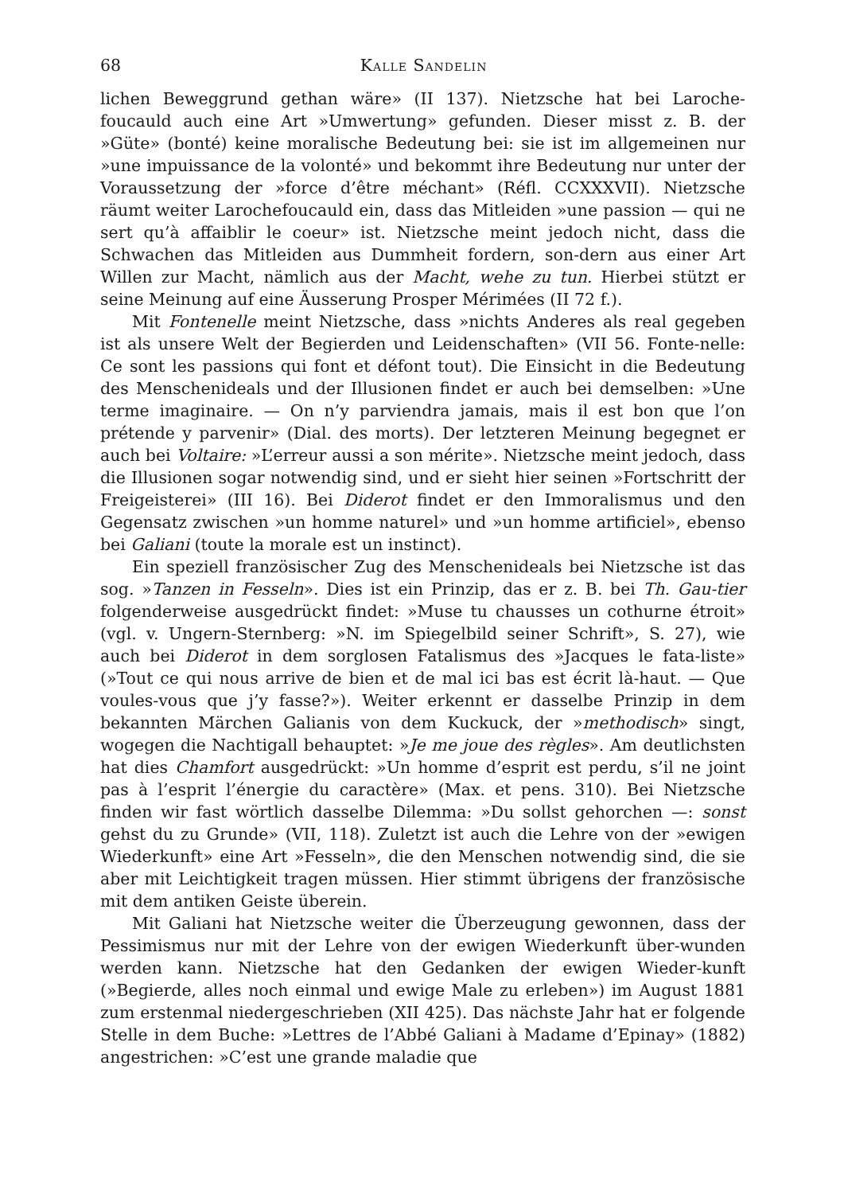68 Kalle Sandelin
lichen Beweggrund gethan wäre» (II 137). Nietzsche hat bei Laroche-foucauld auch eine Art »Umwertung» gefunden. Dieser misst z. B. der »Güte» (bonté) keine moralische Bedeutung bei: sie ist im allgemeinen nur »une impuissance de la volonté» und bekommt ihre Bedeutung nur unter der Voraussetzung der »force d’être méchant» (Réfl. CCXXXVII). Nietzsche räumt weiter Larochefoucauld ein, dass das Mitleiden »une passion — qui ne sert qu’à affaiblir le coeur» ist. Nietzsche meint jedoch nicht, dass die Schwachen das Mitleiden aus Dummheit fordern, son-dern aus einer Art Willen zur Macht, nämlich aus der Macht, wehe zu tun. Hierbei stützt er seine Meinung auf eine Äusserung Prosper Mérimées (II 72 f.).
Mit Fontenelle meint Nietzsche, dass »nichts Anderes als real gegeben ist als unsere Welt der Begierden und Leidenschaften» (VII 56. Fonte-nelle: Ce sont les passions qui font et défont tout). Die Einsicht in die Bedeutung des Menschenideals und der Illusionen findet er auch bei demselben: »Une terme imaginaire. — On n’y parviendra jamais, mais il est bon que l’on prétende y parvenir» (Dial. des morts). Der letzteren Meinung begegnet er auch bei Voltaire: »L’erreur aussi a son mérite». Nietzsche meint jedoch, dass die Illusionen sogar notwendig sind, und er sieht hier seinen »Fortschritt der Freigeisterei» (III 16). Bei Diderot findet er den Immoralismus und den Gegensatz zwischen »un homme naturel» und »un homme artificiel», ebenso bei Galiani (toute la morale est un instinct).
Ein speziell französischer Zug des Menschenideals bei Nietzsche ist das sog. »Tanzen in Fesseln». Dies ist ein Prinzip, das er z. B. bei Th. Gau-tier folgenderweise ausgedrückt findet: »Muse tu chausses un cothurne étroit» (vgl. v. Ungern-Sternberg: »N. im Spiegelbild seiner Schrift», S. 27), wie auch bei Diderot in dem sorglosen Fatalismus des »Jacques le fata-liste» (»Tout ce qui nous arrive de bien et de mal ici bas est écrit là-haut. — Que voules-vous que j’y fasse?»). Weiter erkennt er dasselbe Prinzip in dem bekannten Märchen Galianis von dem Kuckuck, der »methodisch» singt, wogegen die Nachtigall behauptet: »Je me joue des règles». Am deutlichsten hat dies Chamfort ausgedrückt: »Un homme d’esprit est perdu, s’il ne joint pas à l’esprit l’énergie du caractère» (Max. et pens. 310). Bei Nietzsche finden wir fast wörtlich dasselbe Dilemma: »Du sollst gehorchen —: sonst gehst du zu Grunde» (VII, 118). Zuletzt ist auch die Lehre von der »ewigen Wiederkunft» eine Art »Fesseln», die den Menschen notwendig sind, die sie aber mit Leichtigkeit tragen müssen. Hier stimmt übrigens der französische mit dem antiken Geiste überein.
Mit Galiani hat Nietzsche weiter die Überzeugung gewonnen, dass der Pessimismus nur mit der Lehre von der ewigen Wiederkunft über-wunden werden kann. Nietzsche hat den Gedanken der ewigen Wieder-kunft (»Begierde, alles noch einmal und ewige Male zu erleben») im August 1881 zum erstenmal niedergeschrieben (XII 425). Das nächste Jahr hat er folgende Stelle in dem Buche: »Lettres de l’Abbé Galiani à Madame d’Epinay» (1882) angestrichen: »C’est une grande maladie que